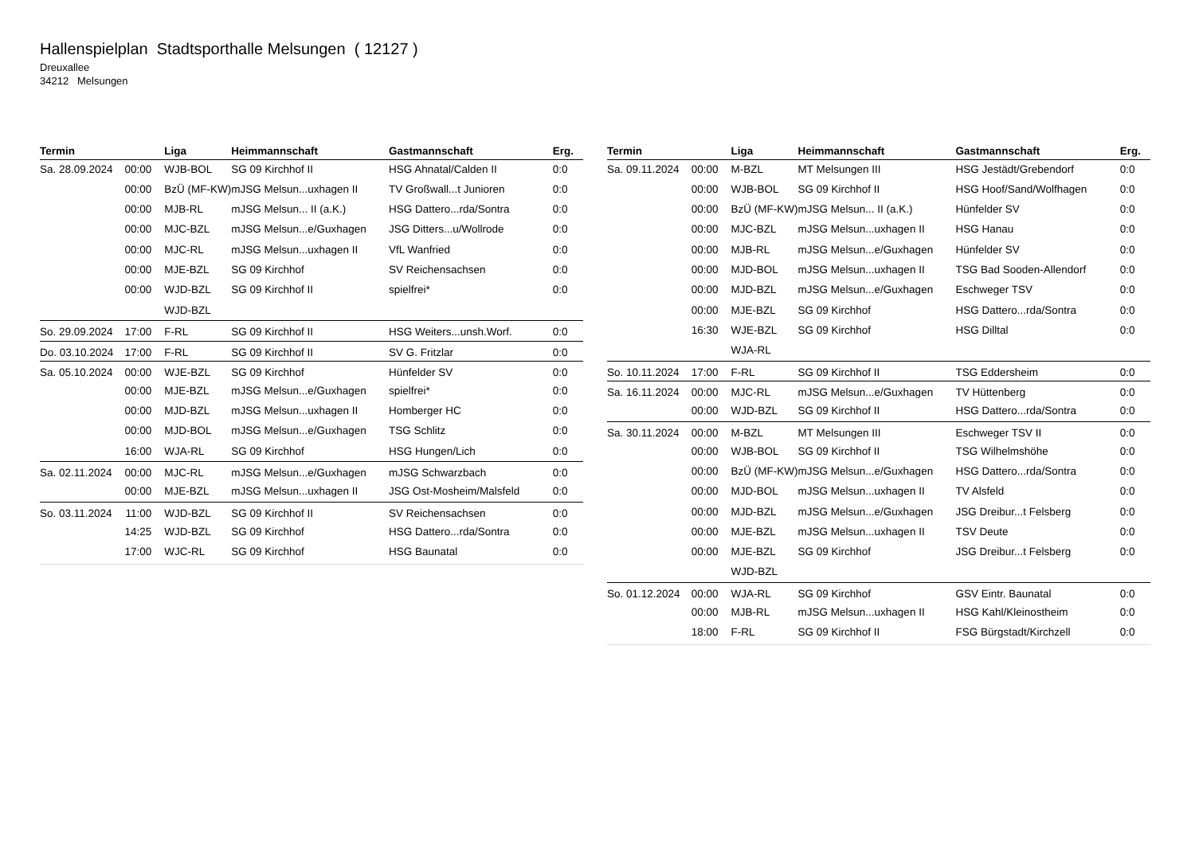Hallenspielplan Stadtsporthalle Melsungen ( 12127 )
Dreuxallee
34212 Melsungen
| Termin | | Liga | Heimmannschaft | Gastmannschaft | Erg. |
| --- | --- | --- | --- | --- | --- |
| Sa. 28.09.2024 | 00:00 | WJB-BOL | SG 09 Kirchhof II | HSG Ahnatal/Calden II | 0:0 |
| | 00:00 | BzÜ (MF-KW) | mJSG Melsun...uxhagen II | TV Großwall...t Junioren | 0:0 |
| | 00:00 | MJB-RL | mJSG Melsun... II (a.K.) | HSG Dattero...rda/Sontra | 0:0 |
| | 00:00 | MJC-BZL | mJSG Melsun...e/Guxhagen | JSG Ditters...u/Wollrode | 0:0 |
| | 00:00 | MJC-RL | mJSG Melsun...uxhagen II | VfL Wanfried | 0:0 |
| | 00:00 | MJE-BZL | SG 09 Kirchhof | SV Reichensachsen | 0:0 |
| | 00:00 | WJD-BZL | SG 09 Kirchhof II | spielfrei* | 0:0 |
| | | WJD-BZL | | | |
| So. 29.09.2024 | 17:00 | F-RL | SG 09 Kirchhof II | HSG Weiters...unsh.Worf. | 0:0 |
| Do. 03.10.2024 | 17:00 | F-RL | SG 09 Kirchhof II | SV G. Fritzlar | 0:0 |
| Sa. 05.10.2024 | 00:00 | WJE-BZL | SG 09 Kirchhof | Hünfelder SV | 0:0 |
| | 00:00 | MJE-BZL | mJSG Melsun...e/Guxhagen | spielfrei* | 0:0 |
| | 00:00 | MJD-BZL | mJSG Melsun...uxhagen II | Homberger HC | 0:0 |
| | 00:00 | MJD-BOL | mJSG Melsun...e/Guxhagen | TSG Schlitz | 0:0 |
| | 16:00 | WJA-RL | SG 09 Kirchhof | HSG Hungen/Lich | 0:0 |
| Sa. 02.11.2024 | 00:00 | MJC-RL | mJSG Melsun...e/Guxhagen | mJSG Schwarzbach | 0:0 |
| | 00:00 | MJE-BZL | mJSG Melsun...uxhagen II | JSG Ost-Mosheim/Malsfeld | 0:0 |
| So. 03.11.2024 | 11:00 | WJD-BZL | SG 09 Kirchhof II | SV Reichensachsen | 0:0 |
| | 14:25 | WJD-BZL | SG 09 Kirchhof | HSG Dattero...rda/Sontra | 0:0 |
| | 17:00 | WJC-RL | SG 09 Kirchhof | HSG Baunatal | 0:0 |
| Termin | | Liga | Heimmannschaft | Gastmannschaft | Erg. |
| --- | --- | --- | --- | --- | --- |
| Sa. 09.11.2024 | 00:00 | M-BZL | MT Melsungen III | HSG Jestädt/Grebendorf | 0:0 |
| | 00:00 | WJB-BOL | SG 09 Kirchhof II | HSG Hoof/Sand/Wolfhagen | 0:0 |
| | 00:00 | BzÜ (MF-KW) | mJSG Melsun... II (a.K.) | Hünfelder SV | 0:0 |
| | 00:00 | MJC-BZL | mJSG Melsun...uxhagen II | HSG Hanau | 0:0 |
| | 00:00 | MJB-RL | mJSG Melsun...e/Guxhagen | Hünfelder SV | 0:0 |
| | 00:00 | MJD-BOL | mJSG Melsun...uxhagen II | TSG Bad Sooden-Allendorf | 0:0 |
| | 00:00 | MJD-BZL | mJSG Melsun...e/Guxhagen | Eschweger TSV | 0:0 |
| | 00:00 | MJE-BZL | SG 09 Kirchhof | HSG Dattero...rda/Sontra | 0:0 |
| | 16:30 | WJE-BZL | SG 09 Kirchhof | HSG Dilltal | 0:0 |
| | | WJA-RL | | | |
| So. 10.11.2024 | 17:00 | F-RL | SG 09 Kirchhof II | TSG Eddersheim | 0:0 |
| Sa. 16.11.2024 | 00:00 | MJC-RL | mJSG Melsun...e/Guxhagen | TV Hüttenberg | 0:0 |
| | 00:00 | WJD-BZL | SG 09 Kirchhof II | HSG Dattero...rda/Sontra | 0:0 |
| Sa. 30.11.2024 | 00:00 | M-BZL | MT Melsungen III | Eschweger TSV II | 0:0 |
| | 00:00 | WJB-BOL | SG 09 Kirchhof II | TSG Wilhelmshöhe | 0:0 |
| | 00:00 | BzÜ (MF-KW) | mJSG Melsun...e/Guxhagen | HSG Dattero...rda/Sontra | 0:0 |
| | 00:00 | MJD-BOL | mJSG Melsun...uxhagen II | TV Alsfeld | 0:0 |
| | 00:00 | MJD-BZL | mJSG Melsun...e/Guxhagen | JSG Dreibur...t Felsberg | 0:0 |
| | 00:00 | MJE-BZL | mJSG Melsun...uxhagen II | TSV Deute | 0:0 |
| | 00:00 | MJE-BZL | SG 09 Kirchhof | JSG Dreibur...t Felsberg | 0:0 |
| | | WJD-BZL | | | |
| So. 01.12.2024 | 00:00 | WJA-RL | SG 09 Kirchhof | GSV Eintr. Baunatal | 0:0 |
| | 00:00 | MJB-RL | mJSG Melsun...uxhagen II | HSG Kahl/Kleinostheim | 0:0 |
| | 18:00 | F-RL | SG 09 Kirchhof II | FSG Bürgstadt/Kirchzell | 0:0 |